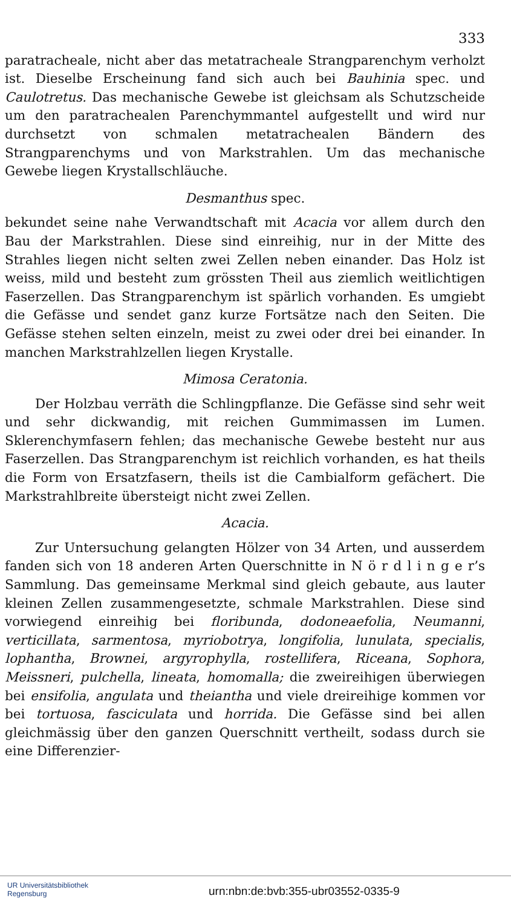333
paratracheale, nicht aber das metatracheale Strangparenchym verholzt ist. Dieselbe Erscheinung fand sich auch bei Bauhinia spec. und Caulotretus. Das mechanische Gewebe ist gleichsam als Schutzscheide um den paratrachealen Parenchymmantel aufgestellt und wird nur durchsetzt von schmalen metatrachealen Bändern des Strangparenchyms und von Markstrahlen. Um das mechanische Gewebe liegen Krystallschläuche.
Desmanthus spec.
bekundet seine nahe Verwandtschaft mit Acacia vor allem durch den Bau der Markstrahlen. Diese sind einreihig, nur in der Mitte des Strahles liegen nicht selten zwei Zellen neben einander. Das Holz ist weiss, mild und besteht zum grössten Theil aus ziemlich weitlichtigen Faserzellen. Das Strangparenchym ist spärlich vorhanden. Es umgiebt die Gefässe und sendet ganz kurze Fortsätze nach den Seiten. Die Gefässe stehen selten einzeln, meist zu zwei oder drei bei einander. In manchen Markstrahlzellen liegen Krystalle.
Mimosa Ceratonia.
Der Holzbau verräth die Schlingpflanze. Die Gefässe sind sehr weit und sehr dickwandig, mit reichen Gummimassen im Lumen. Sklerenchymfasern fehlen; das mechanische Gewebe besteht nur aus Faserzellen. Das Strangparenchym ist reichlich vorhanden, es hat theils die Form von Ersatzfasern, theils ist die Cambialform gefächert. Die Markstrahlbreite übersteigt nicht zwei Zellen.
Acacia.
Zur Untersuchung gelangten Hölzer von 34 Arten, und ausserdem fanden sich von 18 anderen Arten Querschnitte in N ö r d l i n g e r’s Sammlung. Das gemeinsame Merkmal sind gleich gebaute, aus lauter kleinen Zellen zusammengesetzte, schmale Markstrahlen. Diese sind vorwiegend einreihig bei floribunda, dodoneaefolia, Neumanni, verticillata, sarmentosa, myriobotrya, longifolia, lunulata, specialis, lophantha, Brownei, argyrophylla, rostellifera, Riceana, Sophora, Meissneri, pulchella, lineata, homomalla; die zweireihigen überwiegen bei ensifolia, angulata und theiantha und viele dreireihige kommen vor bei tortuosa, fasciculata und horrida. Die Gefässe sind bei allen gleichmässig über den ganzen Querschnitt vertheilt, sodass durch sie eine Differenzier-
UR Universitätsbibliothek
Regensburg
urn:nbn:de:bvb:355-ubr03552-0335-9